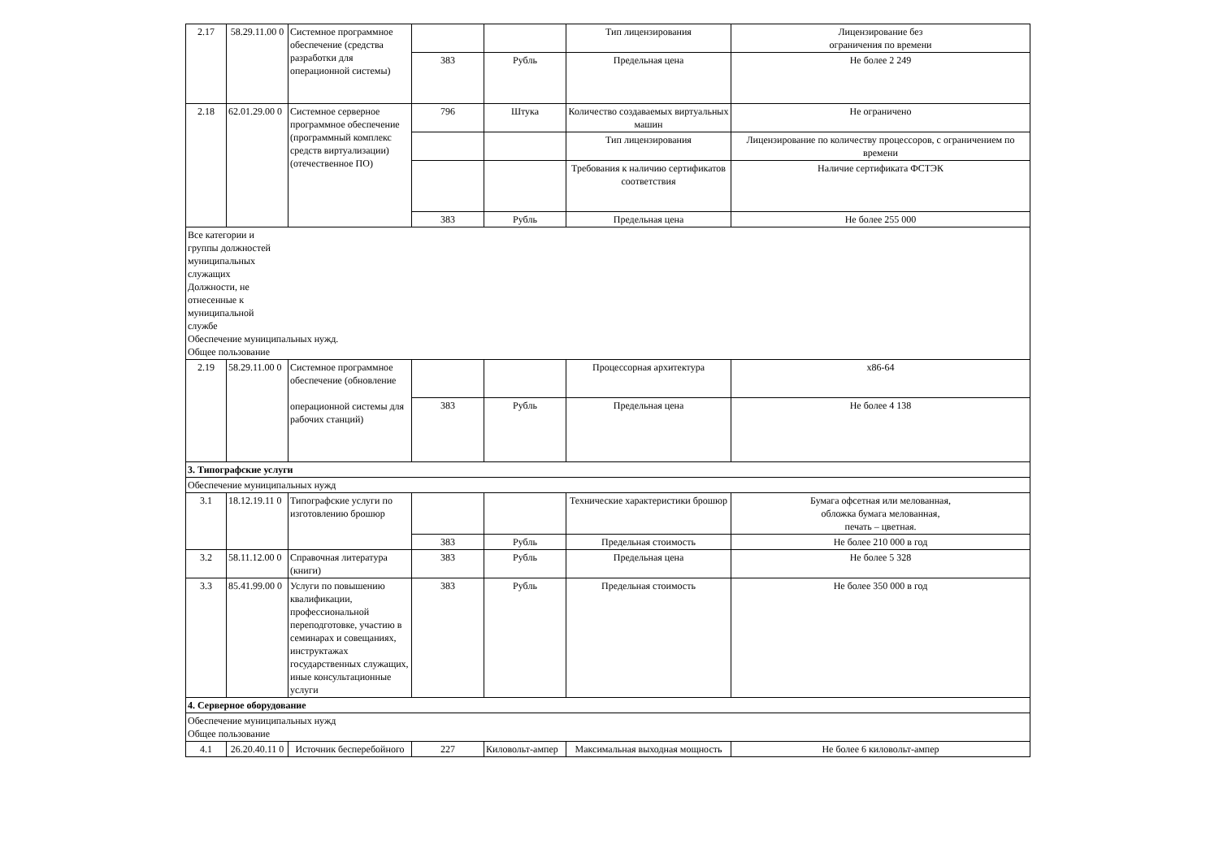| 2.17 | 58.29.11.00 0 | Системное программное обеспечение (средства разработки для операционной системы) | | | Тип лицензирования | Лицензирование без ограничения по времени |
| | | | 383 | Рубль | Предельная цена | Не более 2 249 |
| 2.18 | 62.01.29.00 0 | Системное серверное программное обеспечение (программный комплекс средств виртуализации) (отечественное ПО) | 796 | Штука | Количество создаваемых виртуальных машин | Не ограничено |
| | | | | | Тип лицензирования | Лицензирование по количеству процессоров, с ограничением по времени |
| | | | | | Требования к наличию сертификатов соответствия | Наличие сертификата ФСТЭК |
| | | | 383 | Рубль | Предельная цена | Не более 255 000 |
| Все категории и группы должностей муниципальных служащих Должности, не отнесенные к муниципальной службе Обеспечение муниципальных нужд. Общее пользование | | | | | | |
| 2.19 | 58.29.11.00 0 | Системное программное обеспечение (обновление операционной системы для рабочих станций) | | | Процессорная архитектура | x86-64 |
| | | | 383 | Рубль | Предельная цена | Не более 4 138 |
| 3. Типографские услуги | | | | | | |
| Обеспечение муниципальных нужд | | | | | | |
| 3.1 | 18.12.19.11 0 | Типографские услуги по изготовлению брошюр | | | Технические характеристики брошюр | Бумага офсетная или мелованная, обложка бумага мелованная, печать – цветная. |
| | | | 383 | Рубль | Предельная стоимость | Не более 210 000 в год |
| 3.2 | 58.11.12.00 0 | Справочная литература (книги) | 383 | Рубль | Предельная цена | Не более 5 328 |
| 3.3 | 85.41.99.00 0 | Услуги по повышению квалификации, профессиональной переподготовке, участию в семинарах и совещаниях, инструктажах государственных служащих, иные консультационные услуги | 383 | Рубль | Предельная стоимость | Не более 350 000 в год |
| 4. Серверное оборудование | | | | | | |
| Обеспечение муниципальных нужд Общее пользование | | | | | | |
| 4.1 | 26.20.40.11 0 | Источник бесперебойного | 227 | Киловольт-ампер | Максимальная выходная мощность | Не более 6 киловольт-ампер |